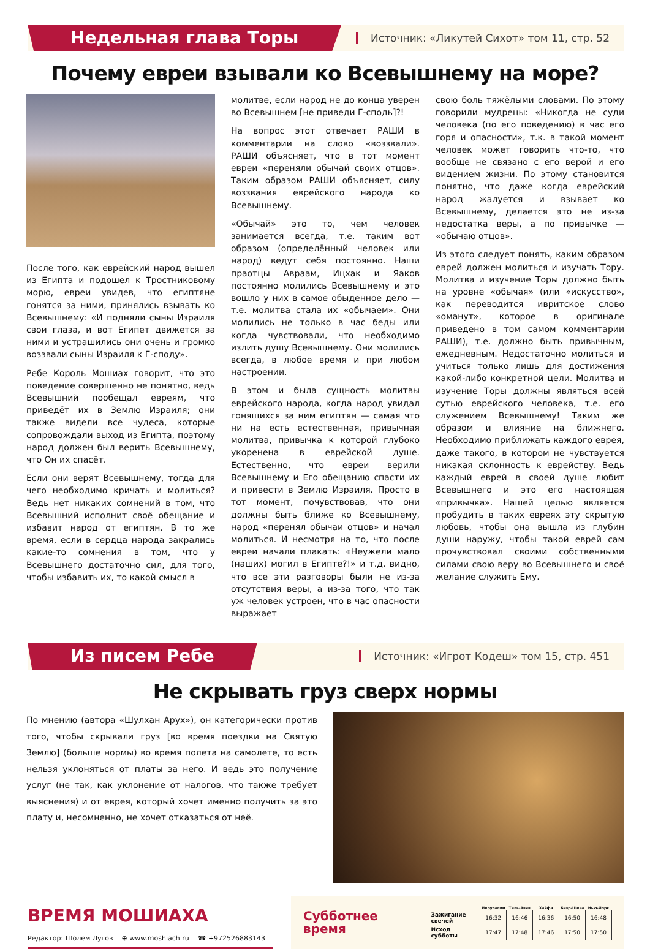Недельная глава Торы
Источник: «Ликутей Сихот» том 11, стр. 52
Почему евреи взывали ко Всевышнему на море?
После того, как еврейский народ вышел из Египта и подошел к Тростниковому морю, евреи увидев, что египтяне гонятся за ними, принялись взывать ко Всевышнему: «И подняли сыны Израиля свои глаза, и вот Египет движется за ними и устрашились они очень и громко воззвали сыны Израиля к Г-споду».
Ребе Король Мошиах говорит, что это поведение совершенно не понятно, ведь Всевышний пообещал евреям, что приведёт их в Землю Израиля; они также видели все чудеса, которые сопровождали выход из Египта, поэтому народ должен был верить Всевышнему, что Он их спасёт.
Если они верят Всевышнему, тогда для чего необходимо кричать и молиться? Ведь нет никаких сомнений в том, что Всевышний исполнит своё обещание и избавит народ от египтян. В то же время, если в сердца народа закрались какие-то сомнения в том, что у Всевышнего достаточно сил, для того, чтобы избавить их, то какой смысл в
молитве, если народ не до конца уверен во Всевышнем [не приведи Г-сподь]?!
На вопрос этот отвечает РАШИ в комментарии на слово «воззвали». РАШИ объясняет, что в тот момент евреи «переняли обычай своих отцов». Таким образом РАШИ объясняет, силу воззвания еврейского народа ко Всевышнему.
«Обычай» это то, чем человек занимается всегда, т.е. таким вот образом (определённый человек или народ) ведут себя постоянно. Наши праотцы Авраам, Ицхак и Яаков постоянно молились Всевышнему и это вошло у них в самое обыденное дело — т.е. молитва стала их «обычаем». Они молились не только в час беды или когда чувствовали, что необходимо излить душу Всевышнему. Они молились всегда, в любое время и при любом настроении.
В этом и была сущность молитвы еврейского народа, когда народ увидал гонящихся за ним египтян — самая что ни на есть естественная, привычная молитва, привычка к которой глубоко укоренена в еврейской душе. Естественно, что евреи верили Всевышнему и Его обещанию спасти их и привести в Землю Израиля. Просто в тот момент, почувствовав, что они должны быть ближе ко Всевышнему, народ «перенял обычаи отцов» и начал молиться. И несмотря на то, что после евреи начали плакать: «Неужели мало (наших) могил в Египте?!» и т.д. видно, что все эти разговоры были не из-за отсутствия веры, а из-за того, что так уж человек устроен, что в час опасности выражает
свою боль тяжёлыми словами. По этому говорили мудрецы: «Никогда не суди человека (по его поведению) в час его горя и опасности», т.к. в такой момент человек может говорить что-то, что вообще не связано с его верой и его видением жизни. По этому становится понятно, что даже когда еврейский народ жалуется и взывает ко Всевышнему, делается это не из-за недостатка веры, а по привычке — «обычаю отцов».
Из этого следует понять, каким образом еврей должен молиться и изучать Тору. Молитва и изучение Торы должно быть на уровне «обычая» (или «искусство», как переводится ивритское слово «оманут», которое в оригинале приведено в том самом комментарии РАШИ), т.е. должно быть привычным, ежедневным. Недостаточно молиться и учиться только лишь для достижения какой-либо конкретной цели. Молитва и изучение Торы должны являться всей сутью еврейского человека, т.е. его служением Всевышнему! Таким же образом и влияние на ближнего. Необходимо приближать каждого еврея, даже такого, в котором не чувствуется никакая склонность к еврейству. Ведь каждый еврей в своей душе любит Всевышнего и это его настоящая «привычка». Нашей целью является пробудить в таких евреях эту скрытую любовь, чтобы она вышла из глубин души наружу, чтобы такой еврей сам прочувствовал своими собственными силами свою веру во Всевышнего и своё желание служить Ему.
Из писем Ребе
Источник: «Игрот Кодеш» том 15, стр. 451
Не скрывать груз сверх нормы
По мнению (автора «Шулхан Арух»), он категорически против того, чтобы скрывали груз [во время поездки на Святую Землю] (больше нормы) во время полета на самолете, то есть нельзя уклоняться от платы за него. И ведь это получение услуг (не так, как уклонение от налогов, что также требует выяснения) и от еврея, который хочет именно получить за это плату и, несомненно, не хочет отказаться от неё.
ВРЕМЯ МОШИАХА
Редактор: Шолем Лугов ⊕ www.moshiach.ru ☎ +972526883143
Субботнее время
| | Иерусалим | Тель-Авив | Хайфа | Беэр-Шева | Нью-Йорк |
| Зажигание свечей | 16:32 | 16:46 | 16:36 | 16:50 | 16:48 |
| Исход субботы | 17:47 | 17:48 | 17:46 | 17:50 | 17:50 |